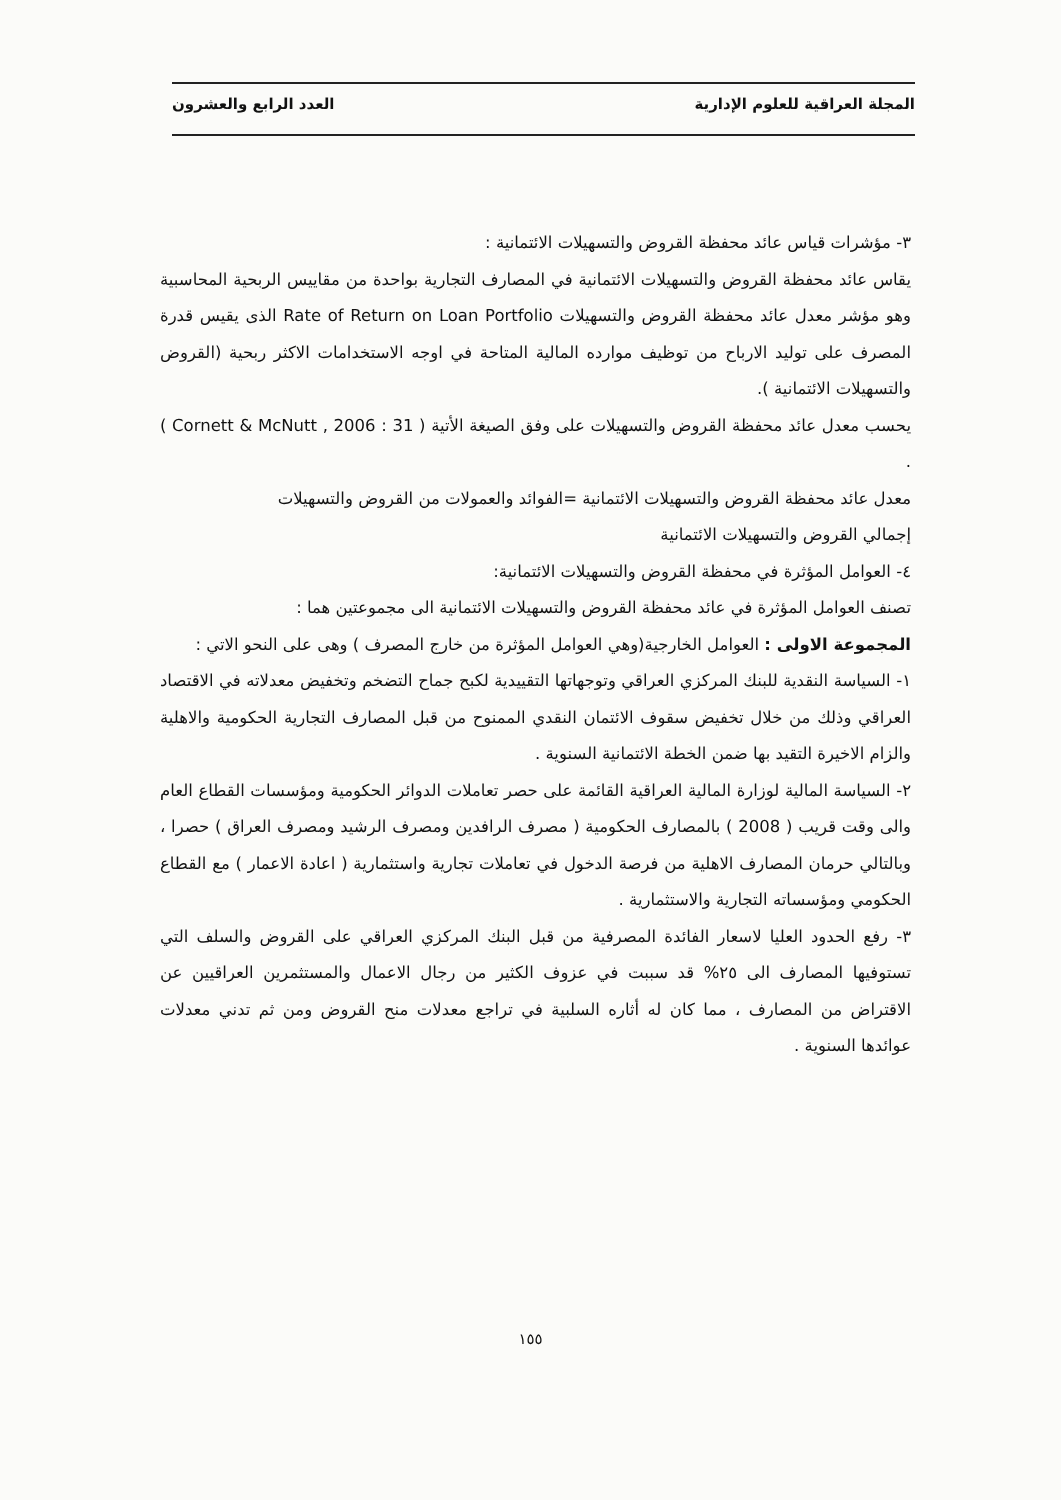المجلة العراقية للعلوم الإدارية العدد الرابع والعشرون
٣- مؤشرات قياس عائد محفظة القروض والتسهيلات الائتمانية :
يقاس عائد محفظة القروض والتسهيلات الائتمانية في المصارف التجارية بواحدة من مقاييس الربحية المحاسبية وهو مؤشر معدل عائد محفظة القروض والتسهيلات Rate of Return on Loan Portfolio الذى يقيس قدرة المصرف على توليد الارباح من توظيف موارده المالية المتاحة في اوجه الاستخدامات الاكثر ربحية (القروض والتسهيلات الائتمانية ).
يحسب معدل عائد محفظة القروض والتسهيلات على وفق الصيغة الأتية ( Cornett & McNutt , 2006 : 31 ) .
معدل عائد محفظة القروض والتسهيلات الائتمانية =الفوائد والعمولات من القروض والتسهيلات
إجمالي القروض والتسهيلات الائتمانية
٤- العوامل المؤثرة في محفظة القروض والتسهيلات الائتمانية:
تصنف العوامل المؤثرة في عائد محفظة القروض والتسهيلات الائتمانية الى مجموعتين هما :
المجموعة الاولى : العوامل الخارجية(وهي العوامل المؤثرة من خارج المصرف ) وهى على النحو الاتي :
١- السياسة النقدية للبنك المركزي العراقي وتوجهاتها التقييدية لكبح جماح التضخم وتخفيض معدلاته في الاقتصاد العراقي وذلك من خلال تخفيض سقوف الائتمان النقدي الممنوح من قبل المصارف التجارية الحكومية والاهلية والزام الاخيرة التقيد بها ضمن الخطة الائتمانية السنوية .
٢- السياسة المالية لوزارة المالية العراقية القائمة على حصر تعاملات الدوائر الحكومية ومؤسسات القطاع العام والى وقت قريب ( 2008 ) بالمصارف الحكومية ( مصرف الرافدين ومصرف الرشيد ومصرف العراق ) حصرا ، وبالتالي حرمان المصارف الاهلية من فرصة الدخول في تعاملات تجارية واستثمارية ( اعادة الاعمار ) مع القطاع الحكومي ومؤسساته التجارية والاستثمارية .
٣- رفع الحدود العليا لاسعار الفائدة المصرفية من قبل البنك المركزي العراقي على القروض والسلف التي تستوفيها المصارف الى ٢٥% قد سببت في عزوف الكثير من رجال الاعمال والمستثمرين العراقيين عن الاقتراض من المصارف ، مما كان له أثاره السلبية في تراجع معدلات منح القروض ومن ثم تدني معدلات عوائدها السنوية .
١٥٥